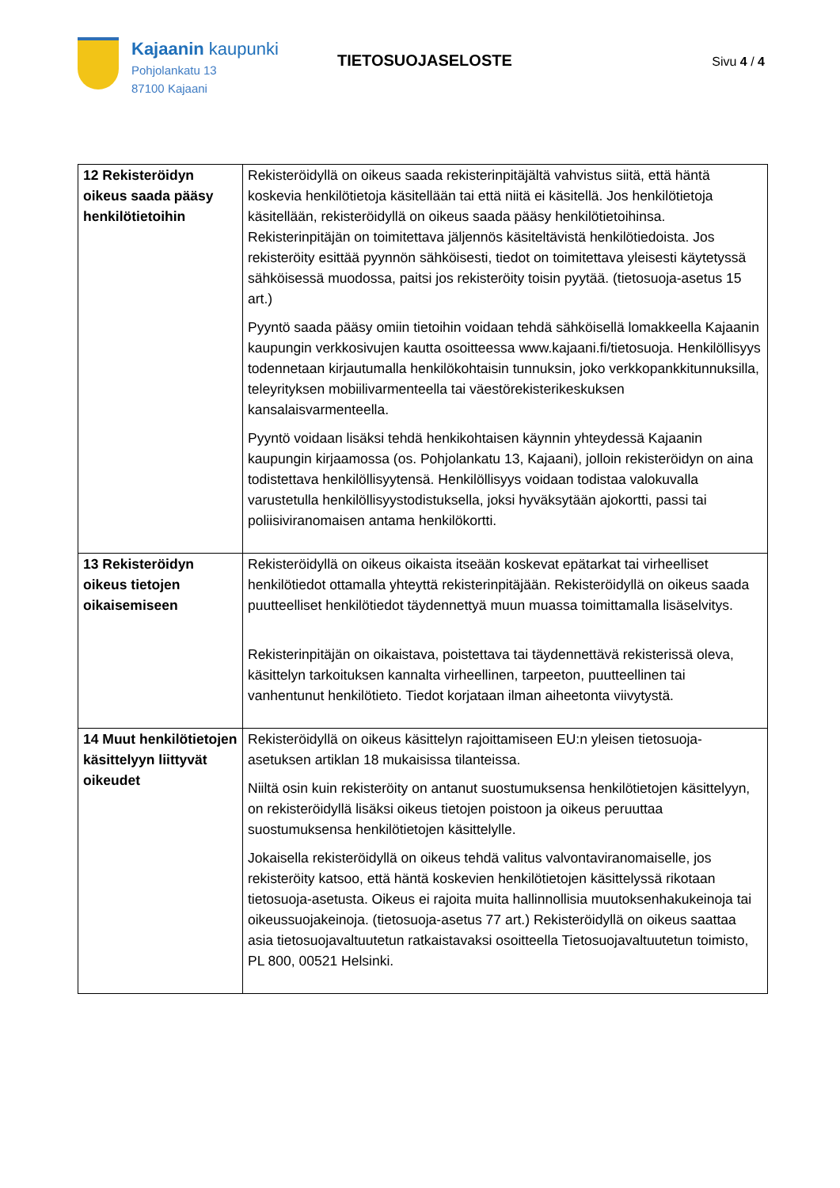Kajaanin kaupunki
Pohjolankatu 13
87100 Kajaani
TIETOSUOJASELOSTE
Sivu 4 / 4
| 12 Rekisteröidyn oikeus saada pääsy henkilötietoihin | Rekisteröidyllä on oikeus saada rekisterinpitäjältä vahvistus siitä, että häntä koskevia henkilötietoja käsitellään tai että niitä ei käsitellä. Jos henkilötietoja käsitellään, rekisteröidyllä on oikeus saada pääsy henkilötietoihinsa. Rekisterinpitäjän on toimitettava jäljennös käsiteltävistä henkilötiedoista. Jos rekisteröity esittää pyynnön sähköisesti, tiedot on toimitettava yleisesti käytetyssä sähköisessä muodossa, paitsi jos rekisteröity toisin pyytää. (tietosuoja-asetus 15 art.) Pyyntö saada pääsy omiin tietoihin voidaan tehdä sähköisellä lomakkeella Kajaanin kaupungin verkkosivujen kautta osoitteessa www.kajaani.fi/tietosuoja. Henkilöllisyys todennetaan kirjautumalla henkilökohtaisin tunnuksin, joko verkkopankkitunnuksilla, teleyrityksen mobiilivarmenteella tai väestörekisterikeskuksen kansalaisvarmenteella. Pyyntö voidaan lisäksi tehdä henkikohtaisen käynnin yhteydessä Kajaanin kaupungin kirjaamossa (os. Pohjolankatu 13, Kajaani), jolloin rekisteröidyn on aina todistettava henkilöllisyytensä. Henkilöllisyys voidaan todistaa valokuvalla varustetulla henkilöllisyystodistuksella, joksi hyväksytään ajokortti, passi tai poliisiviranomaisen antama henkilökortti. |
| 13 Rekisteröidyn oikeus tietojen oikaisemiseen | Rekisteröidyllä on oikeus oikaista itseään koskevat epätarkat tai virheelliset henkilötiedot ottamalla yhteyttä rekisterinpitäjään. Rekisteröidyllä on oikeus saada puutteelliset henkilötiedot täydennettyä muun muassa toimittamalla lisäselvitys. Rekisterinpitäjän on oikaistava, poistettava tai täydennettävä rekisterissä oleva, käsittelyn tarkoituksen kannalta virheellinen, tarpeeton, puutteellinen tai vanhentunut henkilötieto. Tiedot korjataan ilman aiheetonta viivytystä. |
| 14 Muut henkilötietojen käsittelyyn liittyvät oikeudet | Rekisteröidyllä on oikeus käsittelyn rajoittamiseen EU:n yleisen tietosuoja-asetuksen artiklan 18 mukaisissa tilanteissa. Niiltä osin kuin rekisteröity on antanut suostumuksensa henkilötietojen käsittelyyn, on rekisteröidyllä lisäksi oikeus tietojen poistoon ja oikeus peruuttaa suostumuksensa henkilötietojen käsittelylle. Jokaisella rekisteröidyllä on oikeus tehdä valitus valvontaviranomaiselle, jos rekisteröity katsoo, että häntä koskevien henkilötietojen käsittelyssä rikotaan tietosuoja-asetusta. Oikeus ei rajoita muita hallinnollisia muutoksenhakukeinoja tai oikeussuojakeinoja. (tietosuoja-asetus 77 art.) Rekisteröidyllä on oikeus saattaa asia tietosuojavaltuutetun ratkaistavaksi osoitteella Tietosuojavaltuutetun toimisto, PL 800, 00521 Helsinki. |